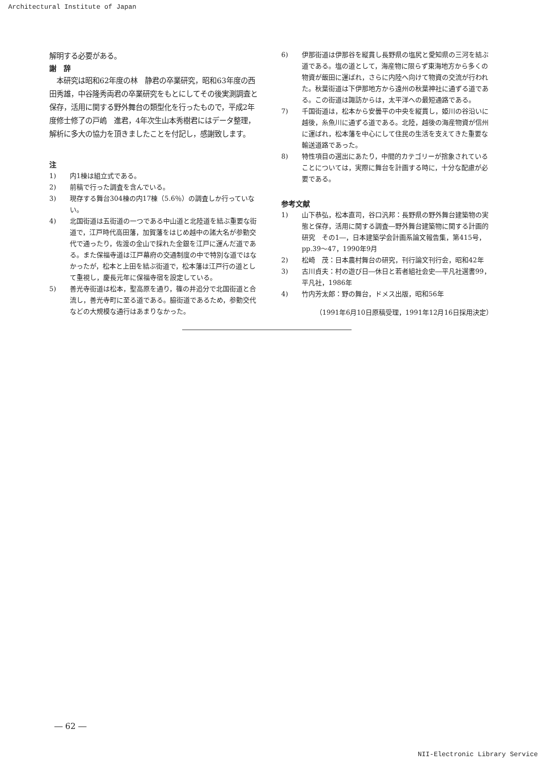Architectural Institute of Japan
解明する必要がある。
謝　辞
　本研究は昭和62年度の林　静君の卒業研究，昭和63年度の西田秀雄，中谷隆秀両君の卒業研究をもとにしてその後実測調査と保存，活用に関する野外舞台の類型化を行ったもので，平成2年度修士修了の戸嶋　進君，4年次生山本秀樹君にはデータ整理，解析に多大の協力を頂きましたことを付記し，感謝致します。
注
1) 内1棟は組立式である。
2) 前稿で行った調査を含んでいる。
3) 現存する舞台304棟の内17棟（5.6％）の調査しか行っていない。
4) 北国街道は五街道の一つである中山道と北陸道を結ぶ重要な街道で，江戸時代高田藩，加賀藩をはじめ越中の諸大名が参勤交代で通ったり，佐渡の金山で採れた金銀を江戸に運んだ道である。また保福寺道は江戸幕府の交通制度の中で特別な道ではなかったが，松本と上田を結ぶ街道で，松本藩は江戸行の道として重視し，慶長元年に保福寺宿を設定している。
5) 善光寺街道は松本，聖高原を通り，篠の井追分で北国街道と合流し，善光寺町に至る道である。脇街道であるため，参勤交代などの大規模な通行はあまりなかった。
6) 伊那街道は伊那谷を縦貫し長野県の塩尻と愛知県の三河を結ぶ道である。塩の道として，海産物に限らず東海地方から多くの物資が飯田に運ばれ，さらに内陸へ向けて物資の交流が行われた。秋葉街道は下伊那地方から遠州の秋葉神社に通ずる道である。この街道は諏訪からは，太平洋への最短通路である。
7) 千国街道は，松本から安曇平の中央を縦貫し，姫川の谷沿いに越後，糸魚川に通ずる道である。北陸，越後の海産物資が信州に運ばれ，松本藩を中心にして住民の生活を支えてきた重要な輸送道路であった。
8) 特性項目の選出にあたり，中間的カテゴリーが捨象されていることについては，実際に舞台を計画する時に，十分な配慮が必要である。
参考文献
1) 山下恭弘，松本直司，谷口汎邦：長野県の野外舞台建築物の実態と保存，活用に関する調査―野外舞台建築物に関する計画的研究　その1―，日本建築学会計画系論文報告集，第415号，pp.39～47，1990年9月
2) 松崎　茂：日本農村舞台の研究，刊行論文刊行会，昭和42年
3) 古川貞夫：村の遊び日―休日と若者組社会史―平凡社選書99，平凡社，1986年
4) 竹内芳太郎：野の舞台，ドメス出版，昭和56年
（1991年6月10日原稿受理，1991年12月16日採用決定）
― 62 ―
NII-Electronic Library Service